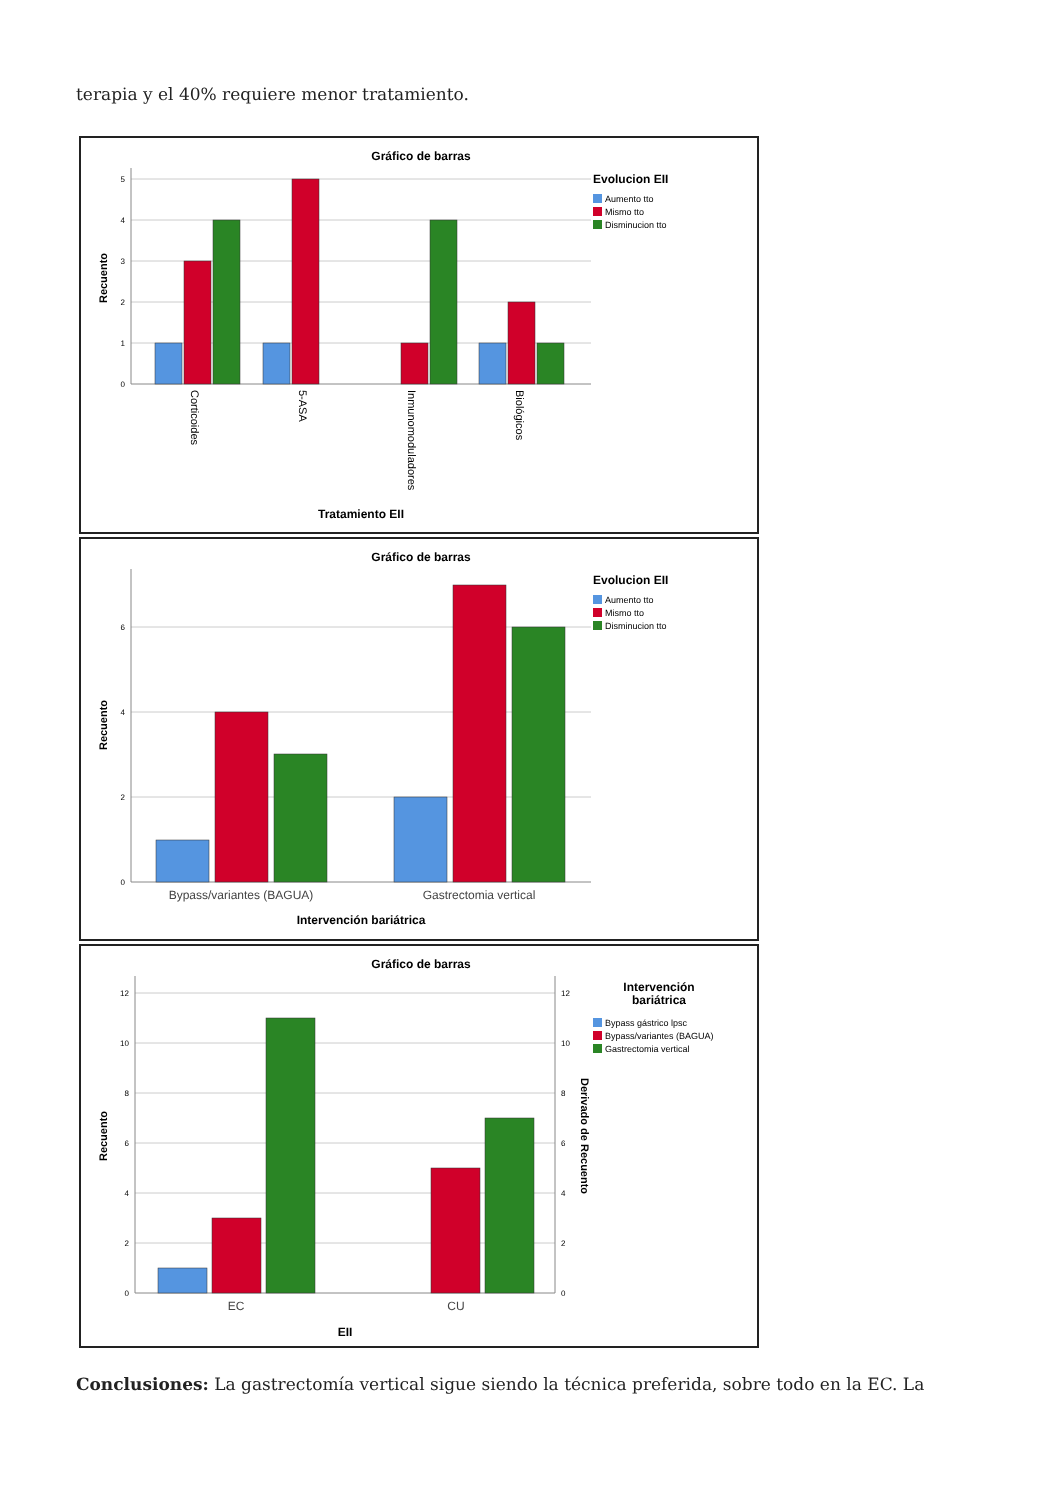terapia y el 40% requiere menor tratamiento.
Gráfico de barras
0
1
2
3
4
5
Recuento
Corticoides
5-ASA
Inmunomoduladores
Biológicos
Tratamiento EII
Evolucion EII
Aumento tto
Mismo tto
Disminucion tto
Gráfico de barras
0
2
4
6
Recuento
Bypass/variantes (BAGUA)
Gastrectomia vertical
Intervención bariátrica
Evolucion EII
Aumento tto
Mismo tto
Disminucion tto
Gráfico de barras
0
2
4
6
8
10
12
0
2
4
6
8
10
12
Recuento
Derivado de Recuento
EC
CU
EII
Intervención
bariátrica
Bypass gástrico lpsc
Bypass/variantes (BAGUA)
Gastrectomia vertical
Conclusiones: La gastrectomía vertical sigue siendo la técnica preferida, sobre todo en la EC. La